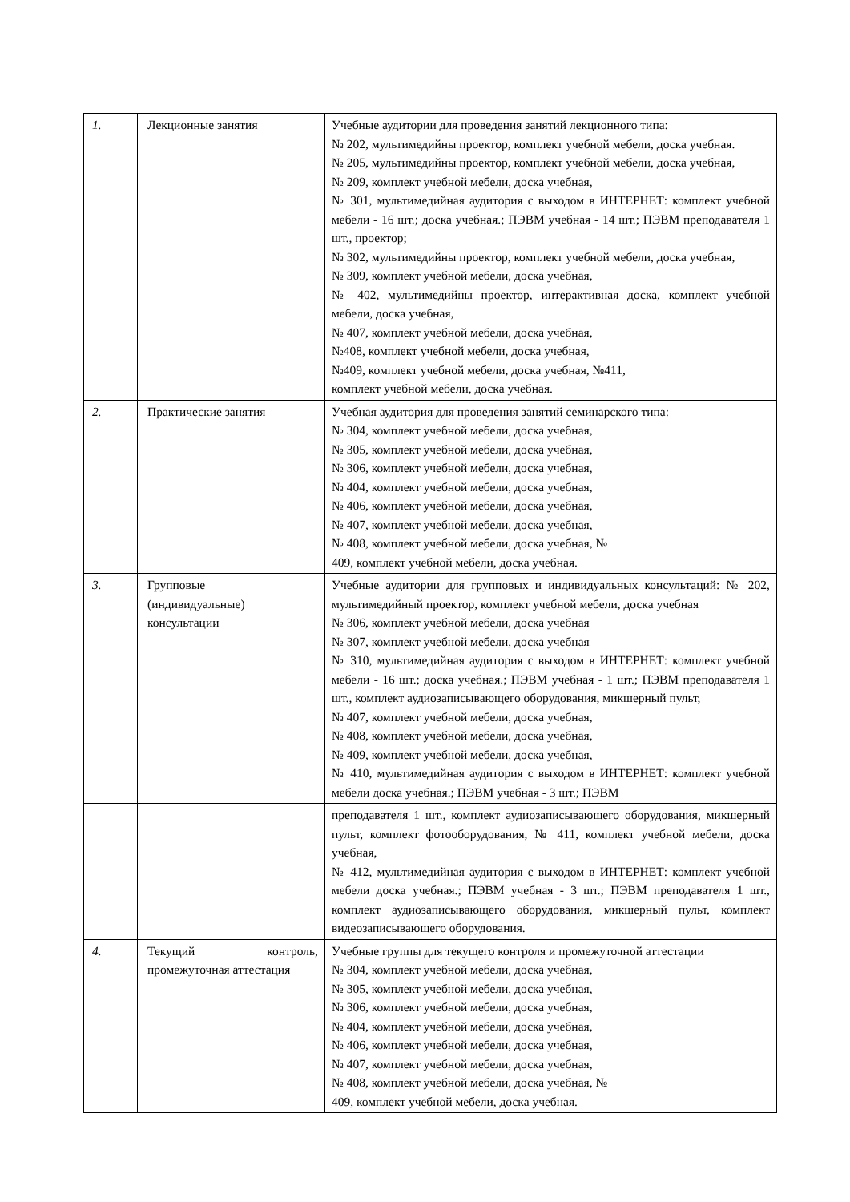| 1. | Лекционные занятия | Учебные аудитории для проведения занятий лекционного типа: № 202, мультимедийны проектор, комплект учебной мебели, доска учебная. № 205, мультимедийны проектор, комплект учебной мебели, доска учебная, № 209, комплект учебной мебели, доска учебная, № 301, мультимедийная аудитория с выходом в ИНТЕРНЕТ: комплект учебной мебели - 16 шт.; доска учебная.; ПЭВМ учебная - 14 шт.; ПЭВМ преподавателя 1 шт., проектор; № 302, мультимедийны проектор, комплект учебной мебели, доска учебная, № 309, комплект учебной мебели, доска учебная, № 402, мультимедийны проектор, интерактивная доска, комплект учебной мебели, доска учебная, № 407, комплект учебной мебели, доска учебная, №408, комплект учебной мебели, доска учебная, №409, комплект учебной мебели, доска учебная, №411, комплект учебной мебели, доска учебная. |
| 2. | Практические занятия | Учебная аудитория для проведения занятий семинарского типа: № 304, комплект учебной мебели, доска учебная, № 305, комплект учебной мебели, доска учебная, № 306, комплект учебной мебели, доска учебная, № 404, комплект учебной мебели, доска учебная, № 406, комплект учебной мебели, доска учебная, № 407, комплект учебной мебели, доска учебная, № 408, комплект учебной мебели, доска учебная, № 409, комплект учебной мебели, доска учебная. |
| 3. | Групповые (индивидуальные) консультации | Учебные аудитории для групповых и индивидуальных консультаций: № 202, мультимедийный проектор, комплект учебной мебели, доска учебная № 306, комплект учебной мебели, доска учебная № 307, комплект учебной мебели, доска учебная № 310, мультимедийная аудитория с выходом в ИНТЕРНЕТ: комплект учебной мебели - 16 шт.; доска учебная.; ПЭВМ учебная - 1 шт.; ПЭВМ преподавателя 1 шт., комплект аудиозаписывающего оборудования, микшерный пульт, № 407, комплект учебной мебели, доска учебная, № 408, комплект учебной мебели, доска учебная, № 409, комплект учебной мебели, доска учебная, № 410, мультимедийная аудитория с выходом в ИНТЕРНЕТ: комплект учебной мебели доска учебная.; ПЭВМ учебная - 3 шт.; ПЭВМ |
| | | преподавателя 1 шт., комплект аудиозаписывающего оборудования, микшерный пульт, комплект фотооборудования, № 411, комплект учебной мебели, доска учебная, № 412, мультимедийная аудитория с выходом в ИНТЕРНЕТ: комплект учебной мебели доска учебная.; ПЭВМ учебная - 3 шт.; ПЭВМ преподавателя 1 шт., комплект аудиозаписывающего оборудования, микшерный пульт, комплект видеозаписывающего оборудования. |
| 4. | Текущий контроль, промежуточная аттестация | Учебные группы для текущего контроля и промежуточной аттестации № 304, комплект учебной мебели, доска учебная, № 305, комплект учебной мебели, доска учебная, № 306, комплект учебной мебели, доска учебная, № 404, комплект учебной мебели, доска учебная, № 406, комплект учебной мебели, доска учебная, № 407, комплект учебной мебели, доска учебная, № 408, комплект учебной мебели, доска учебная, № 409, комплект учебной мебели, доска учебная. |